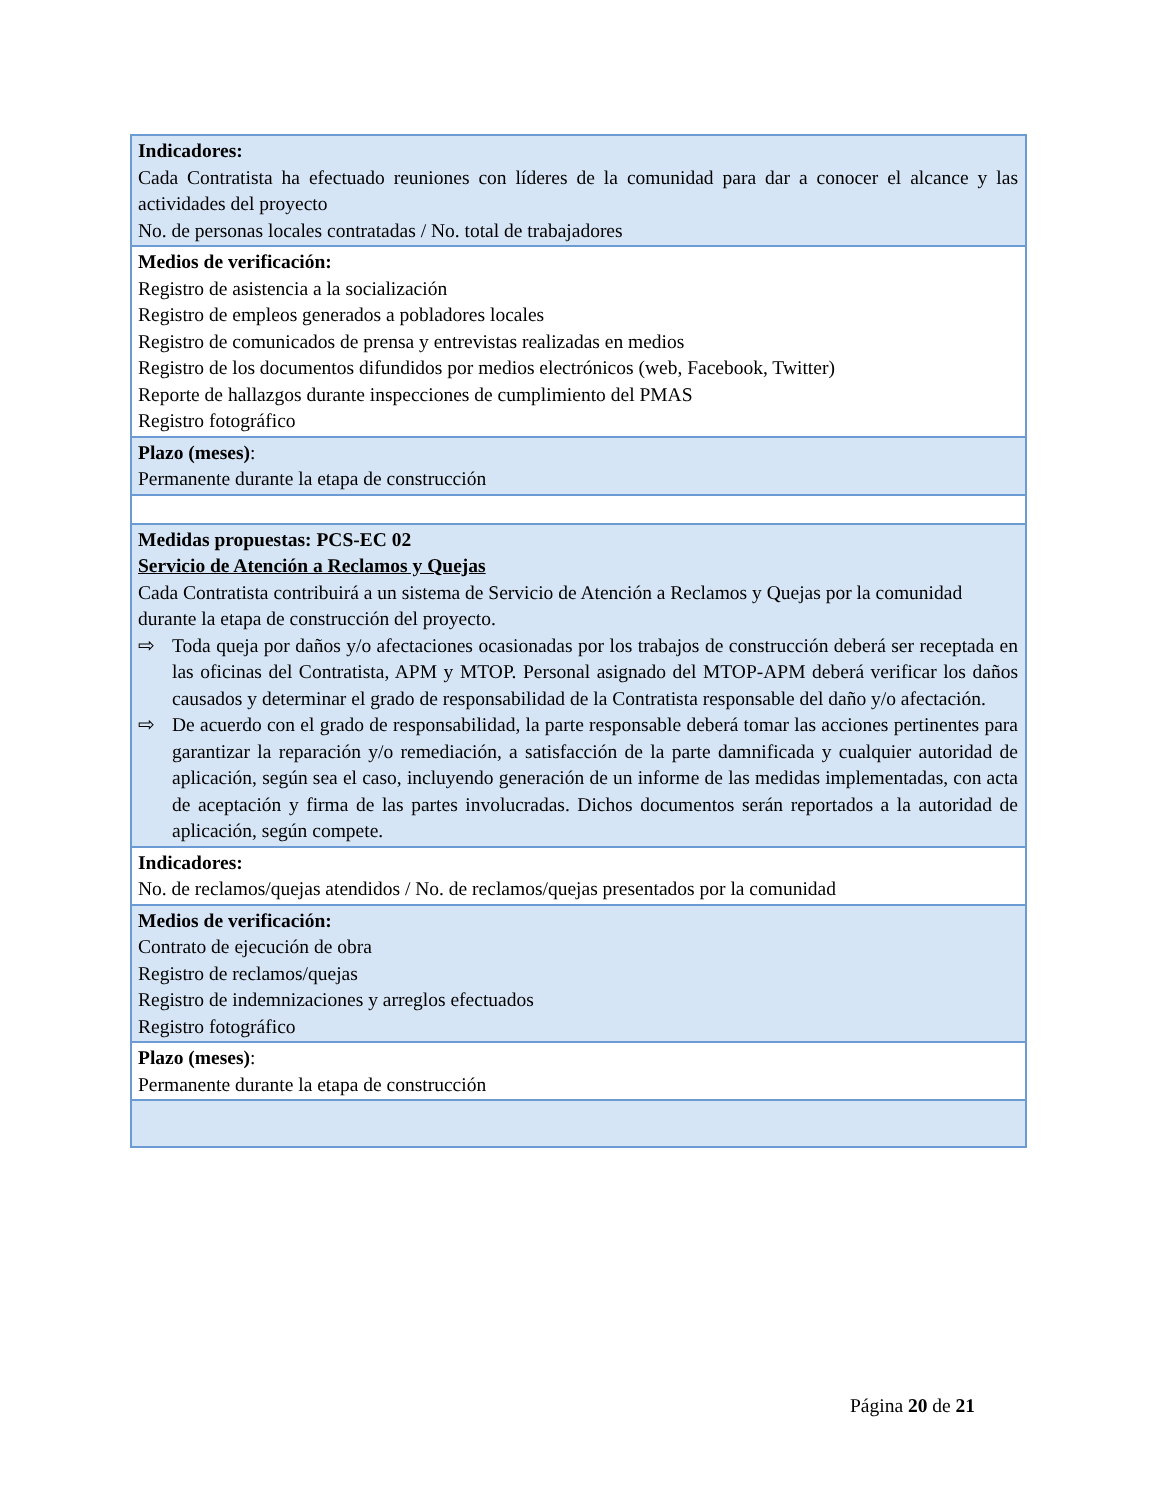| Indicadores: Cada Contratista ha efectuado reuniones con líderes de la comunidad para dar a conocer el alcance y las actividades del proyecto No. de personas locales contratadas / No. total de trabajadores |
| Medios de verificación: Registro de asistencia a la socialización Registro de empleos generados a pobladores locales Registro de comunicados de prensa y entrevistas realizadas en medios Registro de los documentos difundidos por medios electrónicos (web, Facebook, Twitter) Reporte de hallazgos durante inspecciones de cumplimiento del PMAS Registro fotográfico |
| Plazo (meses) : Permanente durante la etapa de construcción |
| Medidas propuestas: PCS-EC 02 Servicio de Atención a Reclamos y Quejas Cada Contratista contribuirá a un sistema de Servicio de Atención a Reclamos y Quejas por la comunidad durante la etapa de construcción del proyecto. ⇨ Toda queja por daños y/o afectaciones ocasionadas por los trabajos de construcción deberá ser receptada en las oficinas del Contratista, APM y MTOP. Personal asignado del MTOP-APM deberá verificar los daños causados y determinar el grado de responsabilidad de la Contratista responsable del daño y/o afectación. ⇨ De acuerdo con el grado de responsabilidad, la parte responsable deberá tomar las acciones pertinentes para garantizar la reparación y/o remediación, a satisfacción de la parte damnificada y cualquier autoridad de aplicación, según sea el caso, incluyendo generación de un informe de las medidas implementadas, con acta de aceptación y firma de las partes involucradas. Dichos documentos serán reportados a la autoridad de aplicación, según compete. |
| Indicadores: No. de reclamos/quejas atendidos / No. de reclamos/quejas presentados por la comunidad |
| Medios de verificación: Contrato de ejecución de obra Registro de reclamos/quejas Registro de indemnizaciones y arreglos efectuados Registro fotográfico |
| Plazo (meses) : Permanente durante la etapa de construcción |
Página 20 de 21